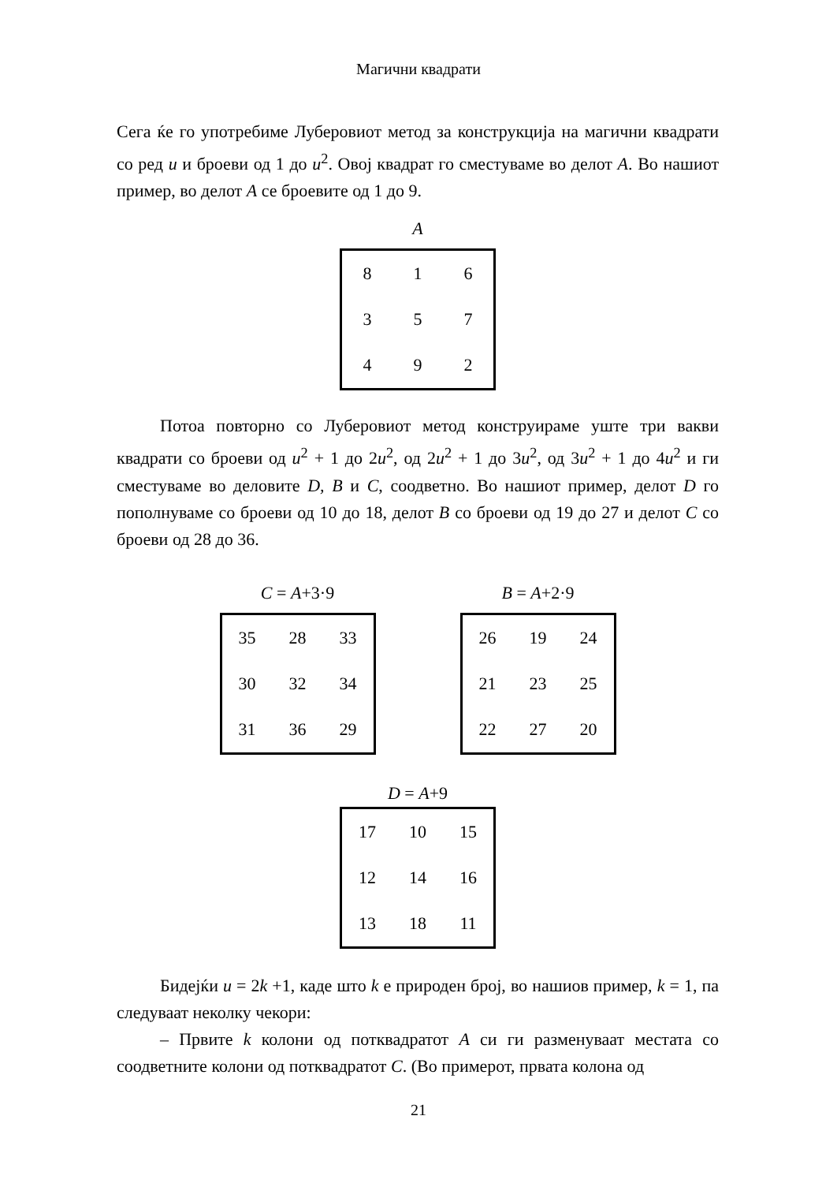Магични квадрати
Сега ќе го употребиме Луберовиот метод за конструкција на магични квадрати со ред u и броеви од 1 до u<sup>2</sup>. Овој квадрат го сместуваме во делот А. Во нашиот пример, во делот А се броевите од 1 до 9.
A
| 8 | 1 | 6 |
| 3 | 5 | 7 |
| 4 | 9 | 2 |
Потоа повторно со Луберовиот метод конструираме уште три вакви квадрати со броеви од u<sup>2</sup> + 1 до 2u<sup>2</sup>, од 2u<sup>2</sup> + 1 до 3u<sup>2</sup>, од 3u<sup>2</sup> + 1 до 4u<sup>2</sup> и ги сместуваме во деловите D, B и C, соодветно. Во нашиот пример, делот D го пополнуваме со броеви од 10 до 18, делот B со броеви од 19 до 27 и делот C со броеви од 28 до 36.
C = A+3·9
| 35 | 28 | 33 |
| 30 | 32 | 34 |
| 31 | 36 | 29 |
B = A+2·9
| 26 | 19 | 24 |
| 21 | 23 | 25 |
| 22 | 27 | 20 |
D = A+9
| 17 | 10 | 15 |
| 12 | 14 | 16 |
| 13 | 18 | 11 |
Бидејќи u = 2k +1, каде што k е природен број, во нашиов пример, k = 1, па следуваат неколку чекори:
– Првите k колони од потквадратот А си ги разменуваат местата со соодветните колони од потквадратот C. (Во примерот, првата колона од
21